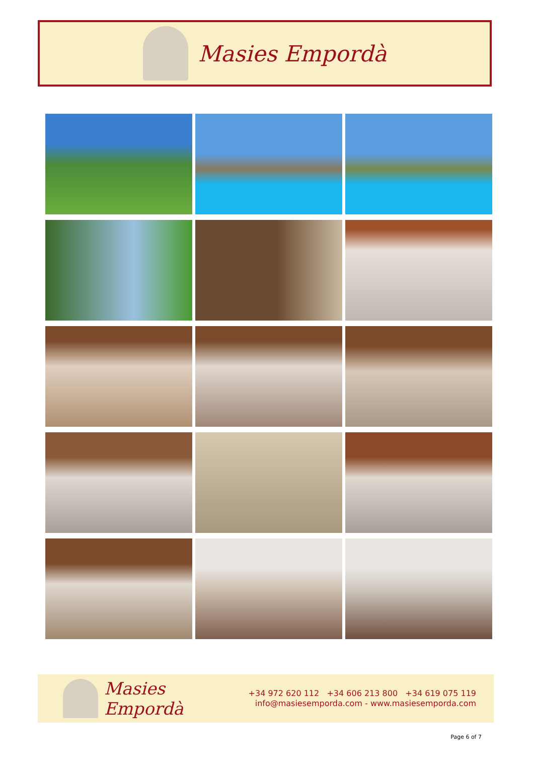Masies Empordà
Masies Empordà
+34 972 620 112 +34 606 213 800 +34 619 075 119
info@masiesemporda.com - www.masiesemporda.com
Page 6 of 7